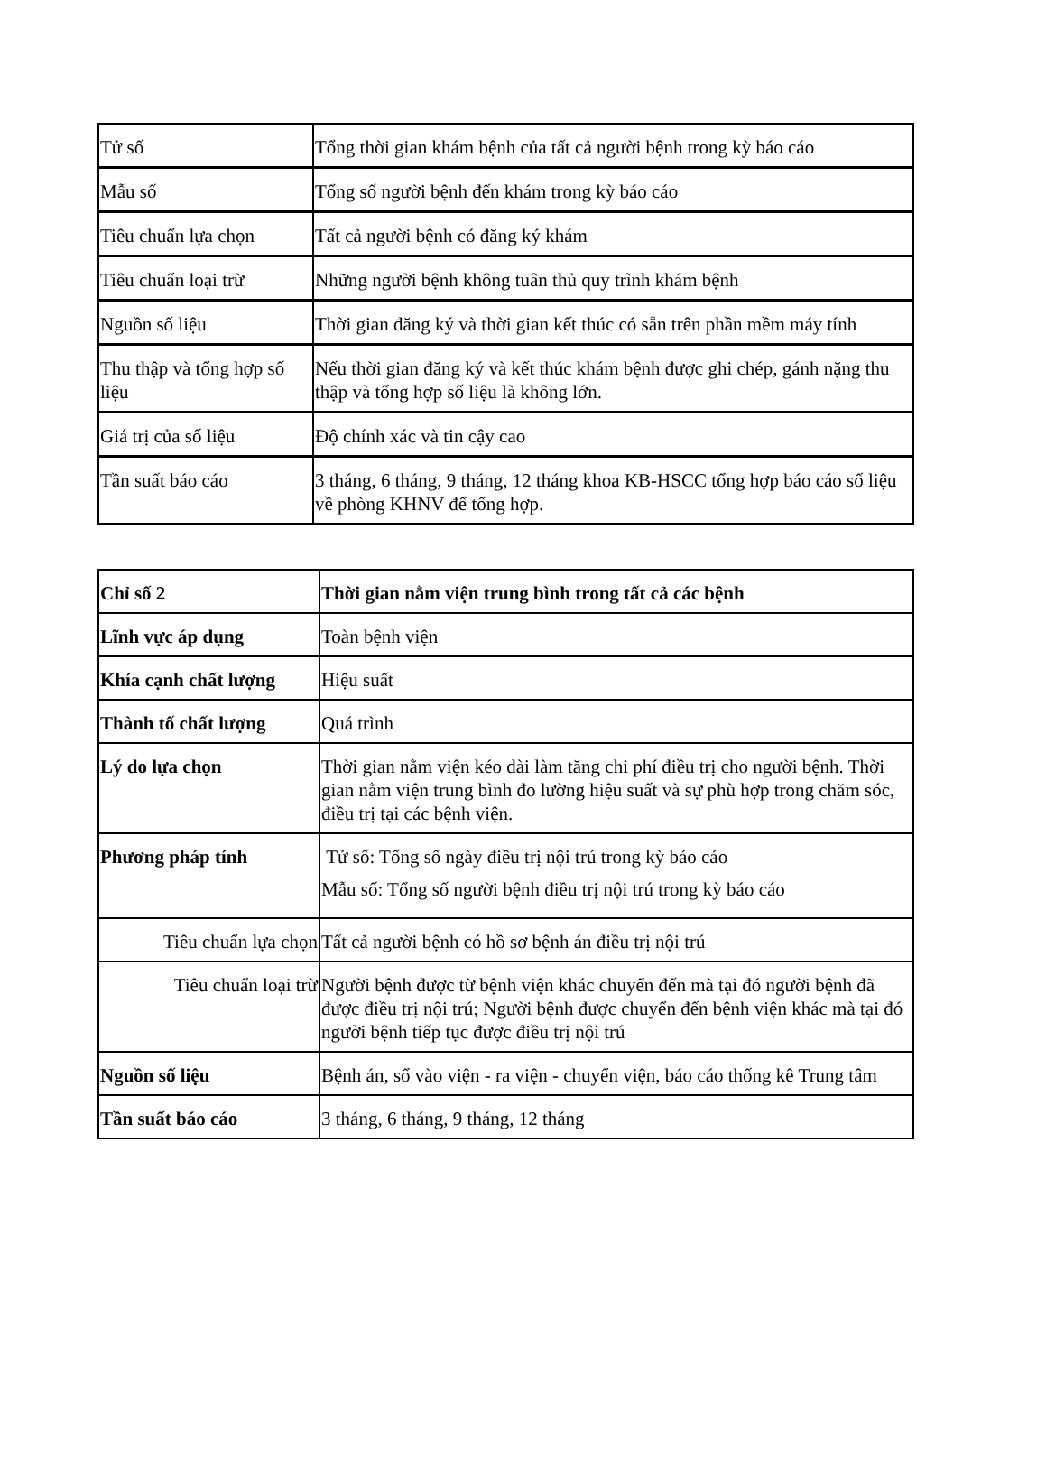| Tử số | Tổng thời gian khám bệnh của tất cả người bệnh trong kỳ báo cáo |
| Mẫu số | Tổng số người bệnh đến khám trong kỳ báo cáo |
| Tiêu chuẩn lựa chọn | Tất cả người bệnh có đăng ký khám |
| Tiêu chuẩn loại trừ | Những người bệnh không tuân thủ quy trình khám bệnh |
| Nguồn số liệu | Thời gian đăng ký và thời gian kết thúc có sẵn trên phần mềm máy tính |
| Thu thập và tổng hợp số liệu | Nếu thời gian đăng ký và kết thúc khám bệnh được ghi chép, gánh nặng thu thập và tổng hợp số liệu là không lớn. |
| Giá trị của số liệu | Độ chính xác và tin cậy cao |
| Tần suất báo cáo | 3 tháng, 6 tháng, 9 tháng, 12 tháng khoa KB-HSCC tổng hợp báo cáo số liệu về phòng KHNV để tổng hợp. |
| Chỉ số 2 | Thời gian nằm viện trung bình trong tất cả các bệnh |
| Lĩnh vực áp dụng | Toàn bệnh viện |
| Khía cạnh chất lượng | Hiệu suất |
| Thành tố chất lượng | Quá trình |
| Lý do lựa chọn | Thời gian nằm viện kéo dài làm tăng chi phí điều trị cho người bệnh. Thời gian nằm viện trung bình đo lường hiệu suất và sự phù hợp trong chăm sóc, điều trị tại các bệnh viện. |
| Phương pháp tính | Tử số: Tổng số ngày điều trị nội trú trong kỳ báo cáo Mẫu số: Tổng số người bệnh điều trị nội trú trong kỳ báo cáo |
| Tiêu chuẩn lựa chọn | Tất cả người bệnh có hồ sơ bệnh án điều trị nội trú |
| Tiêu chuẩn loại trừ | Người bệnh được từ bệnh viện khác chuyển đến mà tại đó người bệnh đã được điều trị nội trú; Người bệnh được chuyển đến bệnh viện khác mà tại đó người bệnh tiếp tục được điều trị nội trú |
| Nguồn số liệu | Bệnh án, sổ vào viện - ra viện - chuyển viện, báo cáo thống kê Trung tâm |
| Tần suất báo cáo | 3 tháng, 6 tháng, 9 tháng, 12 tháng |